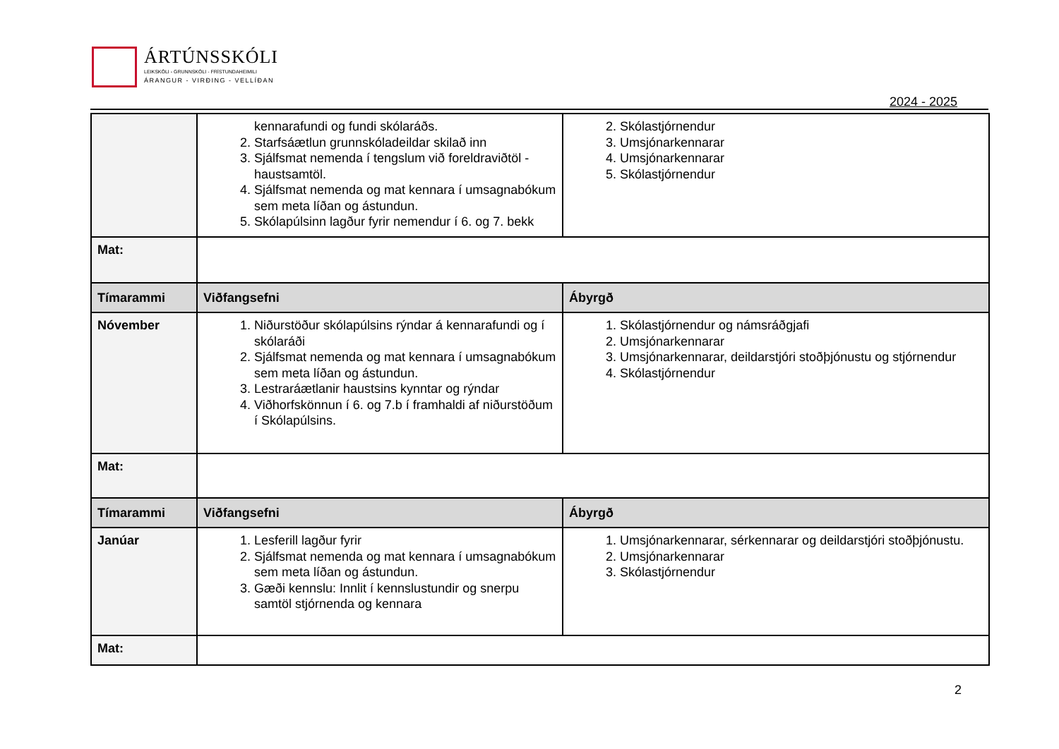ÁRTÚNSSKÓLI
LEIKSKÓLI - GRUNNSKÓLI - FRÍSTUNDAHEIMILI
ÁRANGUR - VIRÐING - VELLÍÐAN
2024 - 2025
| | kennarafundi og fundi skólaráðs. 2. Starfsáætlun grunnskóladeildar skilað inn 3. Sjálfsmat nemenda í tengslum við foreldraviðtöl - haustsamtöl. 4. Sjálfsmat nemenda og mat kennara í umsagnabókum sem meta líðan og ástundun. 5. Skólapúlsinn lagður fyrir nemendur í 6. og 7. bekk | 2. Skólastjórnendur 3. Umsjónarkennarar 4. Umsjónarkennarar 5. Skólastjórnendur |
| Mat: | | |
| Tímarammi | Viðfangsefni | Ábyrgð |
| Nóvember | 1. Niðurstöður skólapúlsins rýndar á kennarafundi og í skólaráði 2. Sjálfsmat nemenda og mat kennara í umsagnabókum sem meta líðan og ástundun. 3. Lestraráætlanir haustsins kynntar og rýndar 4. Viðhorfskönnun í 6. og 7.b í framhaldi af niðurstöðum í Skólapúlsins. | 1. Skólastjórnendur og námsráðgjafi 2. Umsjónarkennarar 3. Umsjónarkennarar, deildarstjóri stoðþjónustu og stjórnendur 4. Skólastjórnendur |
| Mat: | | |
| Tímarammi | Viðfangsefni | Ábyrgð |
| Janúar | 1. Lesferill lagður fyrir 2. Sjálfsmat nemenda og mat kennara í umsagnabókum sem meta líðan og ástundun. 3. Gæði kennslu: Innlit í kennslustundir og snerpu samtöl stjórnenda og kennara | 1. Umsjónarkennarar, sérkennarar og deildarstjóri stoðþjónustu. 2. Umsjónarkennarar 3. Skólastjórnendur |
| Mat: | | |
2